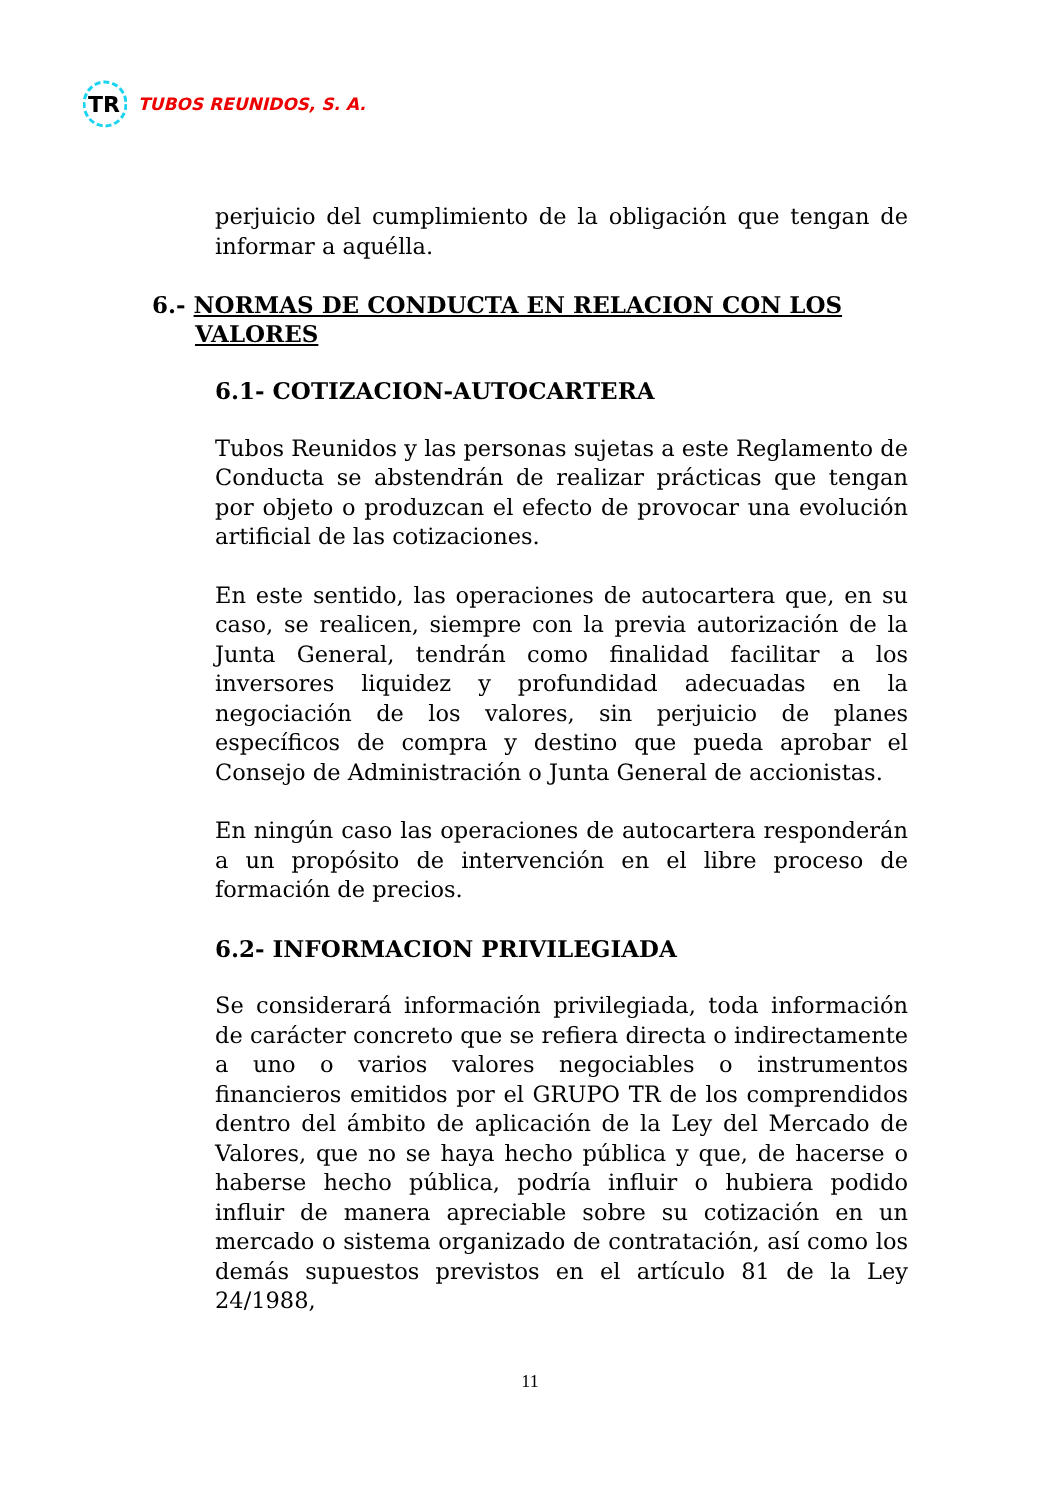TR
TUBOS REUNIDOS, S. A.
perjuicio del cumplimiento de la obligación que tengan de informar a aquélla.
6.- NORMAS DE CONDUCTA EN RELACION CON LOS VALORES
6.1- COTIZACION-AUTOCARTERA
Tubos Reunidos y las personas sujetas a este Reglamento de Conducta se abstendrán de realizar prácticas que tengan por objeto o produzcan el efecto de provocar una evolución artificial de las cotizaciones.
En este sentido, las operaciones de autocartera que, en su caso, se realicen, siempre con la previa autorización de la Junta General, tendrán como finalidad facilitar a los inversores liquidez y profundidad adecuadas en la negociación de los valores, sin perjuicio de planes específicos de compra y destino que pueda aprobar el Consejo de Administración o Junta General de accionistas.
En ningún caso las operaciones de autocartera responderán a un propósito de intervención en el libre proceso de formación de precios.
6.2- INFORMACION PRIVILEGIADA
Se considerará información privilegiada, toda información de carácter concreto que se refiera directa o indirectamente a uno o varios valores negociables o instrumentos financieros emitidos por el GRUPO TR de los comprendidos dentro del ámbito de aplicación de la Ley del Mercado de Valores, que no se haya hecho pública y que, de hacerse o haberse hecho pública, podría influir o hubiera podido influir de manera apreciable sobre su cotización en un mercado o sistema organizado de contratación, así como los demás supuestos previstos en el artículo 81 de la Ley 24/1988,
11